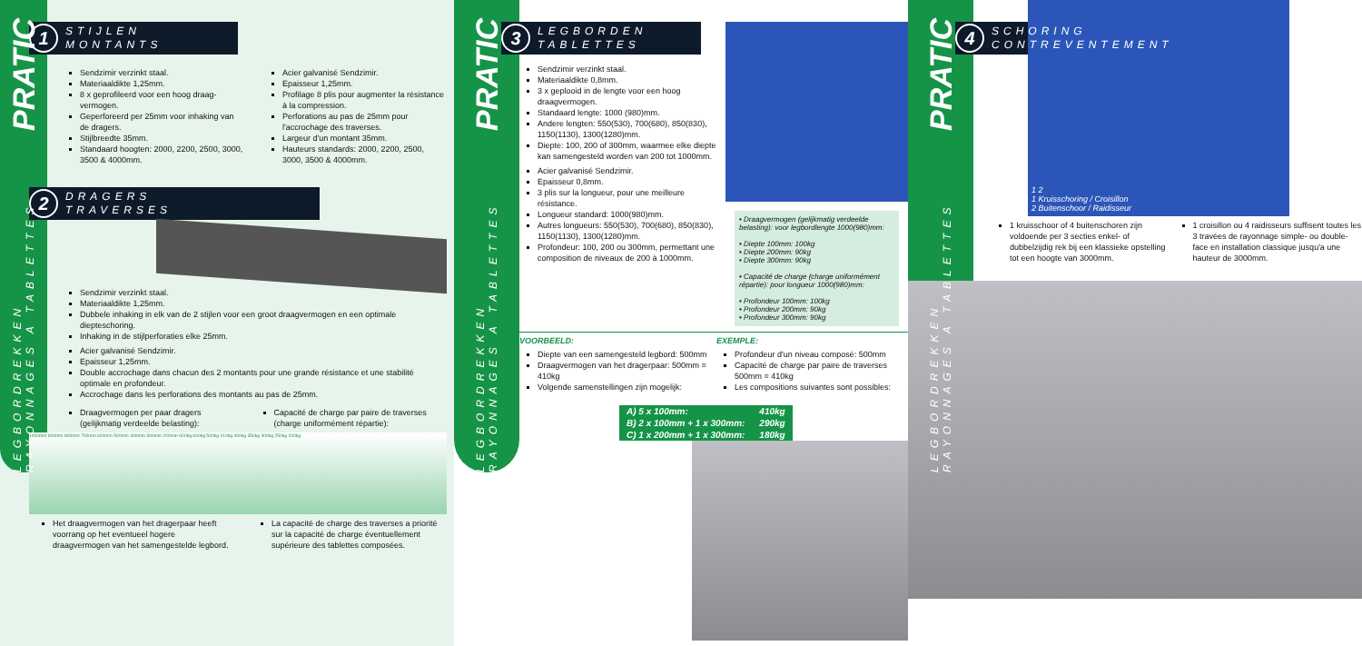PRATIC
LEGBORDREKKEN RAYONNAGES A TABLETTES
1 STIJLEN
MONTANTS
Sendzimir verzinkt staal.
Materiaaldikte 1,25mm.
8 x geprofileerd voor een hoog draag-vermogen.
Geperforeerd per 25mm voor inhaking van de dragers.
Stijlbreedte 35mm.
Standaard hoogten: 2000, 2200, 2500, 3000, 3500 & 4000mm.
Acier galvanisé Sendzimir.
Epaisseur 1,25mm.
Profilage 8 plis pour augmenter la résistance à la compression.
Perforations au pas de 25mm pour l'accrochage des traverses.
Largeur d'un montant 35mm.
Hauteurs standards: 2000, 2200, 2500, 3000, 3500 & 4000mm.
2 DRAGERS
TRAVERSES
Sendzimir verzinkt staal.
Materiaaldikte 1,25mm.
Dubbele inhaking in elk van de 2 stijlen voor een groot draagvermogen en een optimale diepteschoring.
Inhaking in de stijlperforaties elke 25mm.
Acier galvanisé Sendzimir.
Epaisseur 1,25mm.
Double accrochage dans chacun des 2 montants pour une grande résistance et une stabilité optimale en profondeur.
Accrochage dans les perforations des montants au pas de 25mm.
Draagvermogen per paar dragers (gelijkmatig verdeelde belasting):
Capacité de charge par paire de traverses (charge uniformément répartie):
1000mm 900mm 800mm 700mm 600mm 500mm 400mm 300mm 200mm 600kg 600kg 500kg 410kg 400kg 350kg 300kg 250kg 200kg
Het draagvermogen van het dragerpaar heeft voorrang op het eventueel hogere draagvermogen van het samengestelde legbord.
La capacité de charge des traverses a priorité sur la capacité de charge éventuellement supérieure des tablettes composées.
PRATIC
LEGBORDREKKEN RAYONNAGES A TABLETTES
3 LEGBORDEN
TABLETTES
Sendzimir verzinkt staal.
Materiaaldikte 0,8mm.
3 x geplooid in de lengte voor een hoog draagvermogen.
Standaard lengte: 1000 (980)mm.
Andere lengten: 550(530), 700(680), 850(830), 1150(1130), 1300(1280)mm.
Diepte: 100, 200 of 300mm, waarmee elke diepte kan samengesteld worden van 200 tot 1000mm.
Acier galvanisé Sendzimir.
Epaisseur 0,8mm.
3 plis sur la longueur, pour une meilleure résistance.
Longueur standard: 1000(980)mm.
Autres longueurs: 550(530), 700(680), 850(830), 1150(1130), 1300(1280)mm.
Profondeur: 100, 200 ou 300mm, permettant une composition de niveaux de 200 à 1000mm.
• Draagvermogen (gelijkmatig verdeelde belasting): voor legbordlengte 1000(980)mm:
• Diepte 100mm: 100kg
• Diepte 200mm: 90kg
• Diepte 300mm: 90kg
• Capacité de charge (charge uniformément répartie): pour longueur 1000(980)mm:
• Profondeur 100mm: 100kg
• Profondeur 200mm: 90kg
• Profondeur 300mm: 90kg
VOORBEELD:
Diepte van een samengesteld legbord: 500mm
Draagvermogen van het dragerpaar: 500mm = 410kg
Volgende samenstellingen zijn mogelijk:
EXEMPLE:
Profondeur d'un niveau composé: 500mm
Capacité de charge par paire de traverses 500mm = 410kg
Les compositions suivantes sont possibles:
| A) 5 x 100mm: | 410kg |
| B) 2 x 100mm + 1 x 300mm: | 290kg |
| C) 1 x 200mm + 1 x 300mm: | 180kg |
PRATIC
LEGBORDREKKEN RAYONNAGES A TABLETTES
4 SCHORING
CONTREVENTEMENT
1 2
1 Kruisschoring / Croisillon
2 Buitenschoor / Raidisseur
1 kruisschoor of 4 buitenschoren zijn voldoende per 3 secties enkel- of dubbelzijdig rek bij een klassieke opstelling tot een hoogte van 3000mm.
1 croisillon ou 4 raidisseurs suffisent toutes les 3 travées de rayonnage simple- ou double-face en installation classique jusqu'a une hauteur de 3000mm.